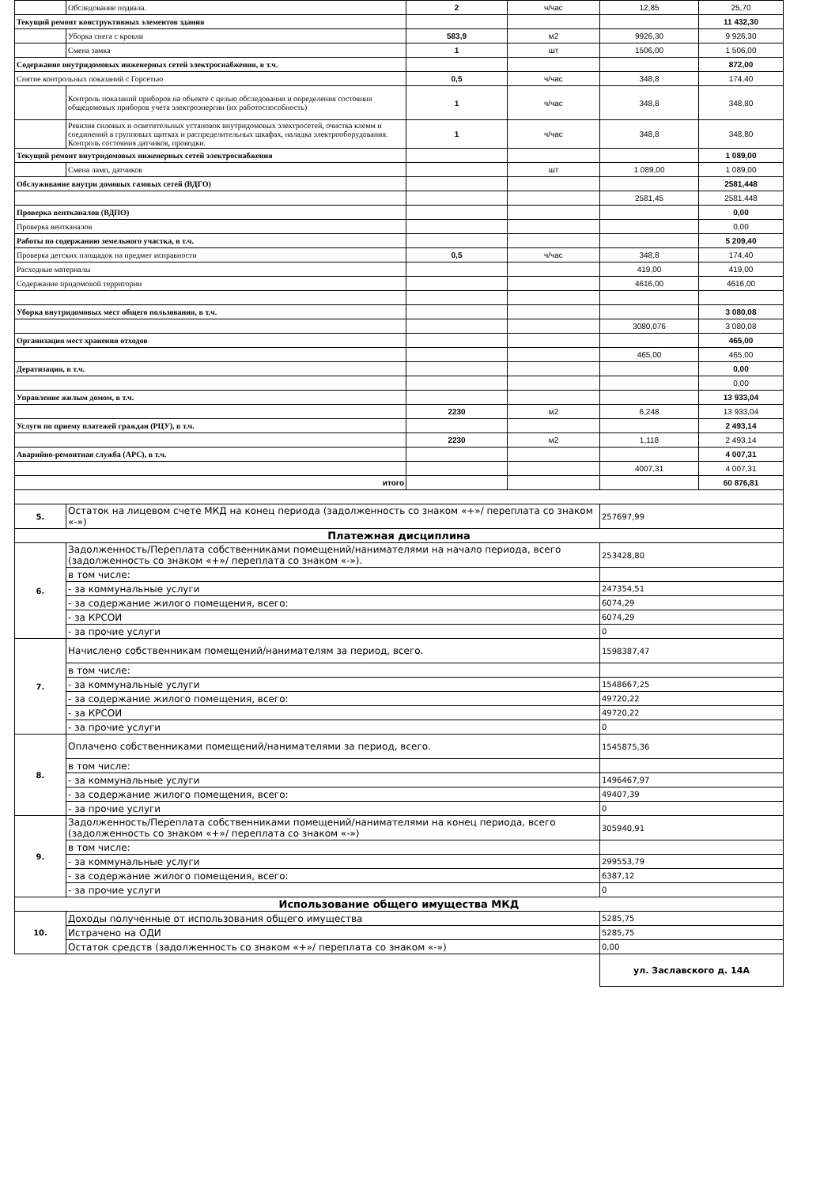| | Обследование подвала. | 2 | ч/час | 12,85 | 25,70 |
| Текущий ремонт конструктивных элементов здания | | | | | 11 432,30 |
| | Уборка снега с кровли | 583,9 | м2 | 9926,30 | 9 926,30 |
| | Смена замка | 1 | шт | 1506,00 | 1 506,00 |
| Содержание внутридомовых инженерных сетей электроснабжения, в т.ч. | | | | | 872,00 |
| Снятие контрольных показаний с Горсетью | | 0,5 | ч/час | 348,8 | 174,40 |
| | Контроль показаний приборов на объекте с целью обследования и определения состояния общедомовых приборов учета электроэнергии (их работоспособность) | 1 | ч/час | 348,8 | 348,80 |
| | Ревизия силовых и осветительных установок внутридомовых электросетей, очистка клемм и соединений в групповых щитках и распределительных шкафах, наладка электрооборудования. Контроль состояния датчиков, проводки. | 1 | ч/час | 348,8 | 348,80 |
| Текущий ремонт внутридомовых инженерных сетей электроснабжения | | | | | 1 089,00 |
| | Смена ламп, датчиков | | шт | 1 089,00 | 1 089,00 |
| Обслуживание внутри домовых газовых сетей (ВДГО) | | | | | 2581,448 |
| | | | | 2581,45 | 2581,448 |
| Проверка вентканалов (ВДПО) | | | | | 0,00 |
| Проверка вентканалов | | | | | 0,00 |
| Работы по содержанию земельного участка, в т.ч. | | | | | 5 209,40 |
| Проверка детских площадок на предмет исправности | | 0,5 | ч/час | 348,8 | 174,40 |
| Расходные материалы | | | | 419,00 | 419,00 |
| Содержание придомовой территории | | | | 4616,00 | 4616,00 |
| Уборка внутридомовых мест общего пользования, в т.ч. | | | | | 3 080,08 |
| | | | | 3080,076 | 3 080,08 |
| Организация мест хранения отходов | | | | | 465,00 |
| | | | | 465,00 | 465,00 |
| Дератизация, в т.ч. | | | | | 0,00 |
| | | | | | 0,00 |
| Управление жилым домом, в т.ч. | | | | | 13 933,04 |
| | | 2230 | м2 | 6,248 | 13 933,04 |
| Услуги по приему платежей граждан (РЦУ), в т.ч. | | | | | 2 493,14 |
| | | 2230 | м2 | 1,118 | 2 493,14 |
| Аварийно-ремонтная служба (АРС), в т.ч. | | | | | 4 007,31 |
| | | | | 4007,31 | 4 007,31 |
| итого | | | | | 60 876,81 |
| 5. | Остаток на лицевом счете МКД на конец периода (задолженность со знаком «+»/ переплата со знаком «-») | | | 257697,99 | |
| Платежная дисциплина | | | | | |
| 6. | Задолженность/Переплата собственниками помещений/нанимателями на начало периода, всего (задолженность со знаком «+»/ переплата со знаком «-»). | | | 253428,80 | |
| | в том числе: | | | | |
| | - за коммунальные услуги | | | 247354,51 | |
| | - за содержание жилого помещения, всего: | | | 6074,29 | |
| | - за КРСОИ | | | 6074,29 | |
| | - за прочие услуги | | | 0 | |
| 7. | Начислено собственникам помещений/нанимателям за период, всего. | | | 1598387,47 | |
| | в том числе: | | | | |
| | - за коммунальные услуги | | | 1548667,25 | |
| | - за содержание жилого помещения, всего: | | | 49720,22 | |
| | - за КРСОИ | | | 49720,22 | |
| | - за прочие услуги | | | 0 | |
| 8. | Оплачено собственниками помещений/нанимателями за период, всего. | | | 1545875,36 | |
| | в том числе: | | | | |
| | - за коммунальные услуги | | | 1496467,97 | |
| | - за содержание жилого помещения, всего: | | | 49407,39 | |
| | - за прочие услуги | | | 0 | |
| 9. | Задолженность/Переплата собственниками помещений/нанимателями на конец периода, всего (задолженность со знаком «+»/ переплата со знаком «-») | | | 305940,91 | |
| | в том числе: | | | | |
| | - за коммунальные услуги | | | 299553,79 | |
| | - за содержание жилого помещения, всего: | | | 6387,12 | |
| | - за прочие услуги | | | 0 | |
| Использование общего имущества МКД | | | | | |
| 10. | Доходы полученные от использования общего имущества | | | 5285,75 | |
| | Истрачено на ОДИ | | | 5285,75 | |
| | Остаток средств (задолженность со знаком «+»/ переплата со знаком «-») | | | 0,00 | |
| | | | | ул. Заславского д. 14А | |